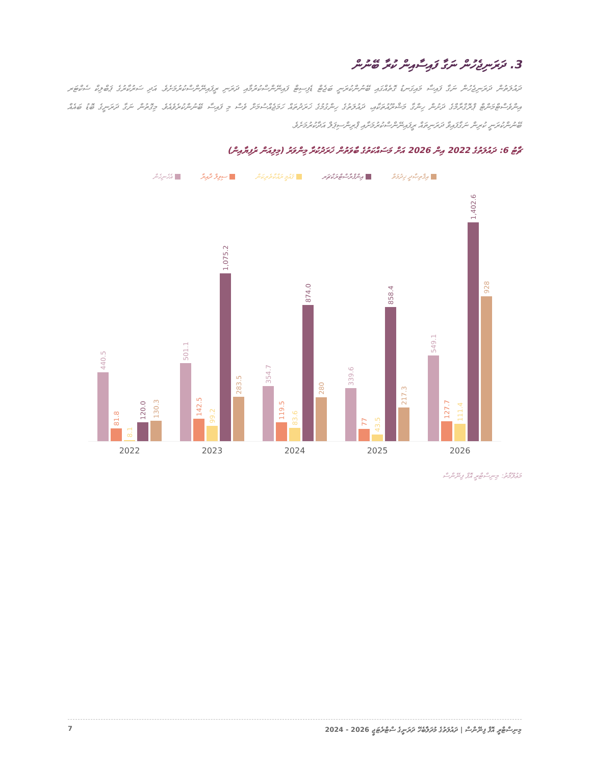3. ދަރަނިޖެހުން ނަގާ ފައިސާއިން ކުރާ ބޭނުން
ދައުލަތުން ދަރަނިޖެހުން ނަގާ ފައިސާ މައިގަނޑު ގޮތެއްގައި ބޭނުންކުރަނީ ބަޖެޓް ޑެފިސިޓް ފައިނޭންސްކުރުމާއި ދަރަނި ރީފައިނޭންސްކުރުމަށެވެ. އަދި ސަރުކާރުގެ ޕަބްލިކް ސެކްޓަރ އިންވެސްޓްމަންޓް ޕްރޮގްރާމްގެ ދަށުން ހިންގާ މަޝްރޫއުތަކާއި، ދައުލަތުގެ ހިންގުމުގެ ޚަރަދުތައް ހަމަޖެއްސުމަށް ވެސް މި ފައިސާ ބޭނުންކުރެވެއެވެ. މިގޮތުން ނަގާ ދަރަނީގެ ބޮޑު ބައެއް ބޭނުންކުރަނީ ކުރިން ނަގާފައިވާ ދަރަނިތައް ރީފައިނޭންސްކުރުމަށާއި ޕްރިންސިޕަލް އަދާކުރުމަށެވެ.
ޗާޓު 6: ދައުލަތުގެ 2022 އިން 2026 އަށް މަސައްކަތުގެ ބާވަތުން ޚަރަދުކުރާ މިންވަރު (މިލިއަން ރުފިޔާއިން)
އިޤްތިޞާދީ ޚިދުމަތް އިންފްރާސްޓްރަކްޗަރ ޤައުމީ ރައްކާތެރިކަން ސިވިލް ދާއިރާ އެހެނިހެން
440.5
81.8
8.1
120.0
130.3
501.1
142.5
99.2
1,075.2
283.5
354.7
119.5
83.6
874.0
280
339.6
77
43.5
858.4
217.3
549.1
127.7
111.4
1,402.6
928
2022 2023 2024 2025 2026
މަޢުލޫމާތު: މިނިސްޓްރީ އޮފް ފިނޭންސް
7 މިނިސްޓްރީ އޮފް ފިނޭންސް | ދައުލަތުގެ މުދަލާބެހޭ ދަރަނީގެ ސްޓްރެޓަޖީ 2026 - 2024